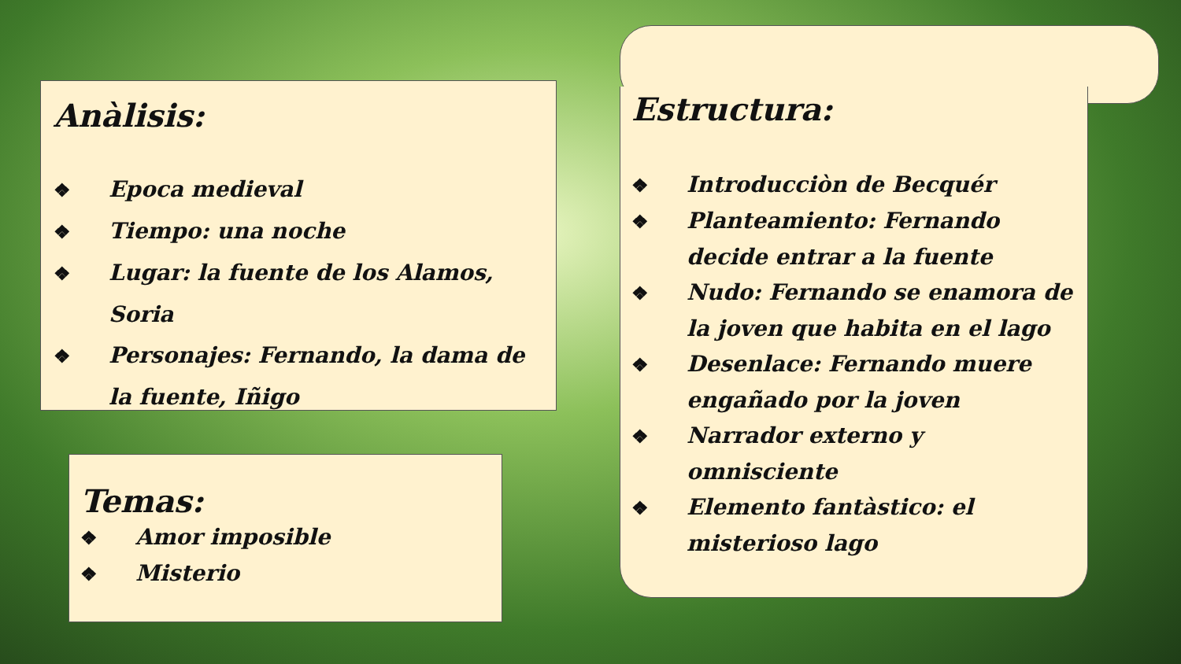Anàlisis:
❖ Epoca medieval
❖ Tiempo: una noche
❖ Lugar: la fuente de los Alamos, Soria
❖ Personajes: Fernando, la dama de la fuente, Iñigo
Temas:
❖ Amor imposible
❖ Misterio
Estructura:
❖ Introducciòn de Becquér
❖ Planteamiento: Fernando decide entrar a la fuente
❖ Nudo: Fernando se enamora de la joven que habita en el lago
❖ Desenlace: Fernando muere engañado por la joven
❖ Narrador externo y omnisciente
❖ Elemento fantàstico: el misterioso lago